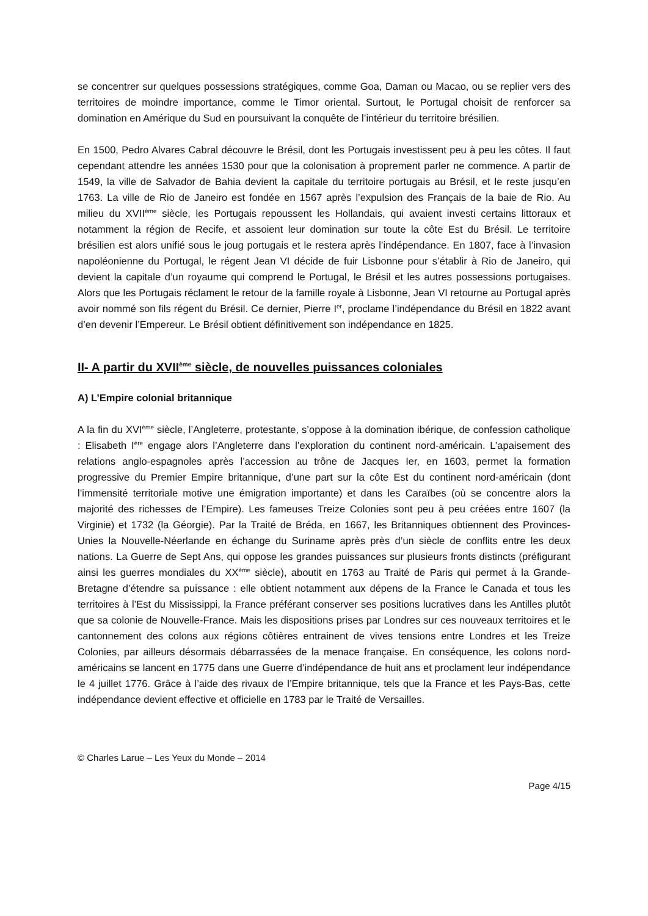se concentrer sur quelques possessions stratégiques, comme Goa, Daman ou Macao, ou se replier vers des territoires de moindre importance, comme le Timor oriental. Surtout, le Portugal choisit de renforcer sa domination en Amérique du Sud en poursuivant la conquête de l’intérieur du territoire brésilien.
En 1500, Pedro Alvares Cabral découvre le Brésil, dont les Portugais investissent peu à peu les côtes. Il faut cependant attendre les années 1530 pour que la colonisation à proprement parler ne commence. A partir de 1549, la ville de Salvador de Bahia devient la capitale du territoire portugais au Brésil, et le reste jusqu’en 1763. La ville de Rio de Janeiro est fondée en 1567 après l’expulsion des Français de la baie de Rio. Au milieu du XVII<sup>ème</sup> siècle, les Portugais repoussent les Hollandais, qui avaient investi certains littoraux et notamment la région de Recife, et assoient leur domination sur toute la côte Est du Brésil. Le territoire brésilien est alors unifié sous le joug portugais et le restera après l’indépendance. En 1807, face à l’invasion napoléonienne du Portugal, le régent Jean VI décide de fuir Lisbonne pour s’établir à Rio de Janeiro, qui devient la capitale d’un royaume qui comprend le Portugal, le Brésil et les autres possessions portugaises. Alors que les Portugais réclament le retour de la famille royale à Lisbonne, Jean VI retourne au Portugal après avoir nommé son fils régent du Brésil. Ce dernier, Pierre I<sup>er</sup>, proclame l’indépendance du Brésil en 1822 avant d’en devenir l’Empereur. Le Brésil obtient définitivement son indépendance en 1825.
II- A partir du XVII<sup>ème</sup> siècle, de nouvelles puissances coloniales
A) L’Empire colonial britannique
A la fin du XVI<sup>ème</sup> siècle, l’Angleterre, protestante, s’oppose à la domination ibérique, de confession catholique : Elisabeth I<sup>ère</sup> engage alors l’Angleterre dans l’exploration du continent nord-américain. L’apaisement des relations anglo-espagnoles après l’accession au trône de Jacques Ier, en 1603, permet la formation progressive du Premier Empire britannique, d’une part sur la côte Est du continent nord-américain (dont l’immensité territoriale motive une émigration importante) et dans les Caraïbes (où se concentre alors la majorité des richesses de l’Empire). Les fameuses Treize Colonies sont peu à peu créées entre 1607 (la Virginie) et 1732 (la Géorgie). Par la Traité de Bréda, en 1667, les Britanniques obtiennent des Provinces-Unies la Nouvelle-Néerlande en échange du Suriname après près d’un siècle de conflits entre les deux nations. La Guerre de Sept Ans, qui oppose les grandes puissances sur plusieurs fronts distincts (préfigurant ainsi les guerres mondiales du XX<sup>ème</sup> siècle), aboutit en 1763 au Traité de Paris qui permet à la Grande-Bretagne d’étendre sa puissance : elle obtient notamment aux dépens de la France le Canada et tous les territoires à l’Est du Mississippi, la France préférant conserver ses positions lucratives dans les Antilles plutôt que sa colonie de Nouvelle-France. Mais les dispositions prises par Londres sur ces nouveaux territoires et le cantonnement des colons aux régions côtières entrainent de vives tensions entre Londres et les Treize Colonies, par ailleurs désormais débarrassées de la menace française. En conséquence, les colons nord-américains se lancent en 1775 dans une Guerre d’indépendance de huit ans et proclament leur indépendance le 4 juillet 1776. Grâce à l’aide des rivaux de l’Empire britannique, tels que la France et les Pays-Bas, cette indépendance devient effective et officielle en 1783 par le Traité de Versailles.
© Charles Larue – Les Yeux du Monde – 2014
Page 4/15